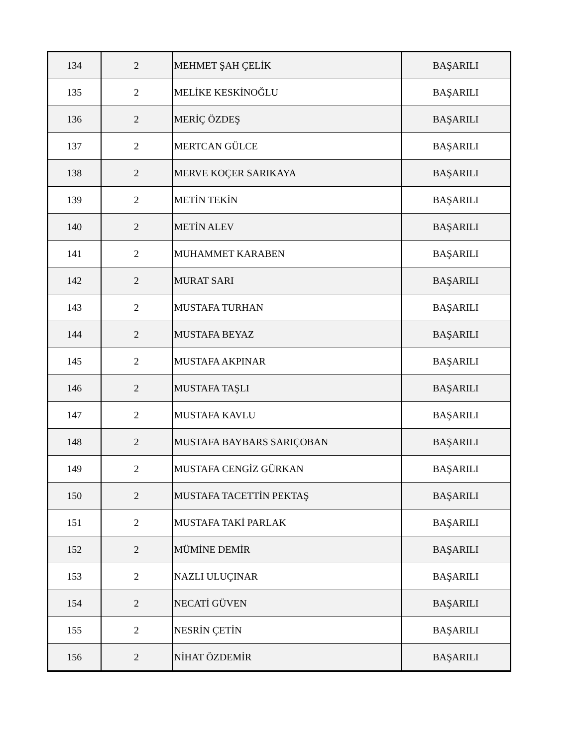| 134 | 2 | MEHMET ŞAH ÇELİK | BAŞARILI |
| 135 | 2 | MELİKE KESKİNOĞLU | BAŞARILI |
| 136 | 2 | MERİÇ ÖZDEŞ | BAŞARILI |
| 137 | 2 | MERTCAN GÜLCE | BAŞARILI |
| 138 | 2 | MERVE KOÇER SARIKAYA | BAŞARILI |
| 139 | 2 | METİN TEKİN | BAŞARILI |
| 140 | 2 | METİN ALEV | BAŞARILI |
| 141 | 2 | MUHAMMET KARABEN | BAŞARILI |
| 142 | 2 | MURAT SARI | BAŞARILI |
| 143 | 2 | MUSTAFA TURHAN | BAŞARILI |
| 144 | 2 | MUSTAFA BEYAZ | BAŞARILI |
| 145 | 2 | MUSTAFA AKPINAR | BAŞARILI |
| 146 | 2 | MUSTAFA TAŞLI | BAŞARILI |
| 147 | 2 | MUSTAFA KAVLU | BAŞARILI |
| 148 | 2 | MUSTAFA BAYBARS SARIÇOBAN | BAŞARILI |
| 149 | 2 | MUSTAFA CENGİZ GÜRKAN | BAŞARILI |
| 150 | 2 | MUSTAFA TACETTİN PEKTAŞ | BAŞARILI |
| 151 | 2 | MUSTAFA TAKİ PARLAK | BAŞARILI |
| 152 | 2 | MÜMİNE DEMİR | BAŞARILI |
| 153 | 2 | NAZLI ULUÇINAR | BAŞARILI |
| 154 | 2 | NECATİ GÜVEN | BAŞARILI |
| 155 | 2 | NESRİN ÇETİN | BAŞARILI |
| 156 | 2 | NİHAT ÖZDEMİR | BAŞARILI |